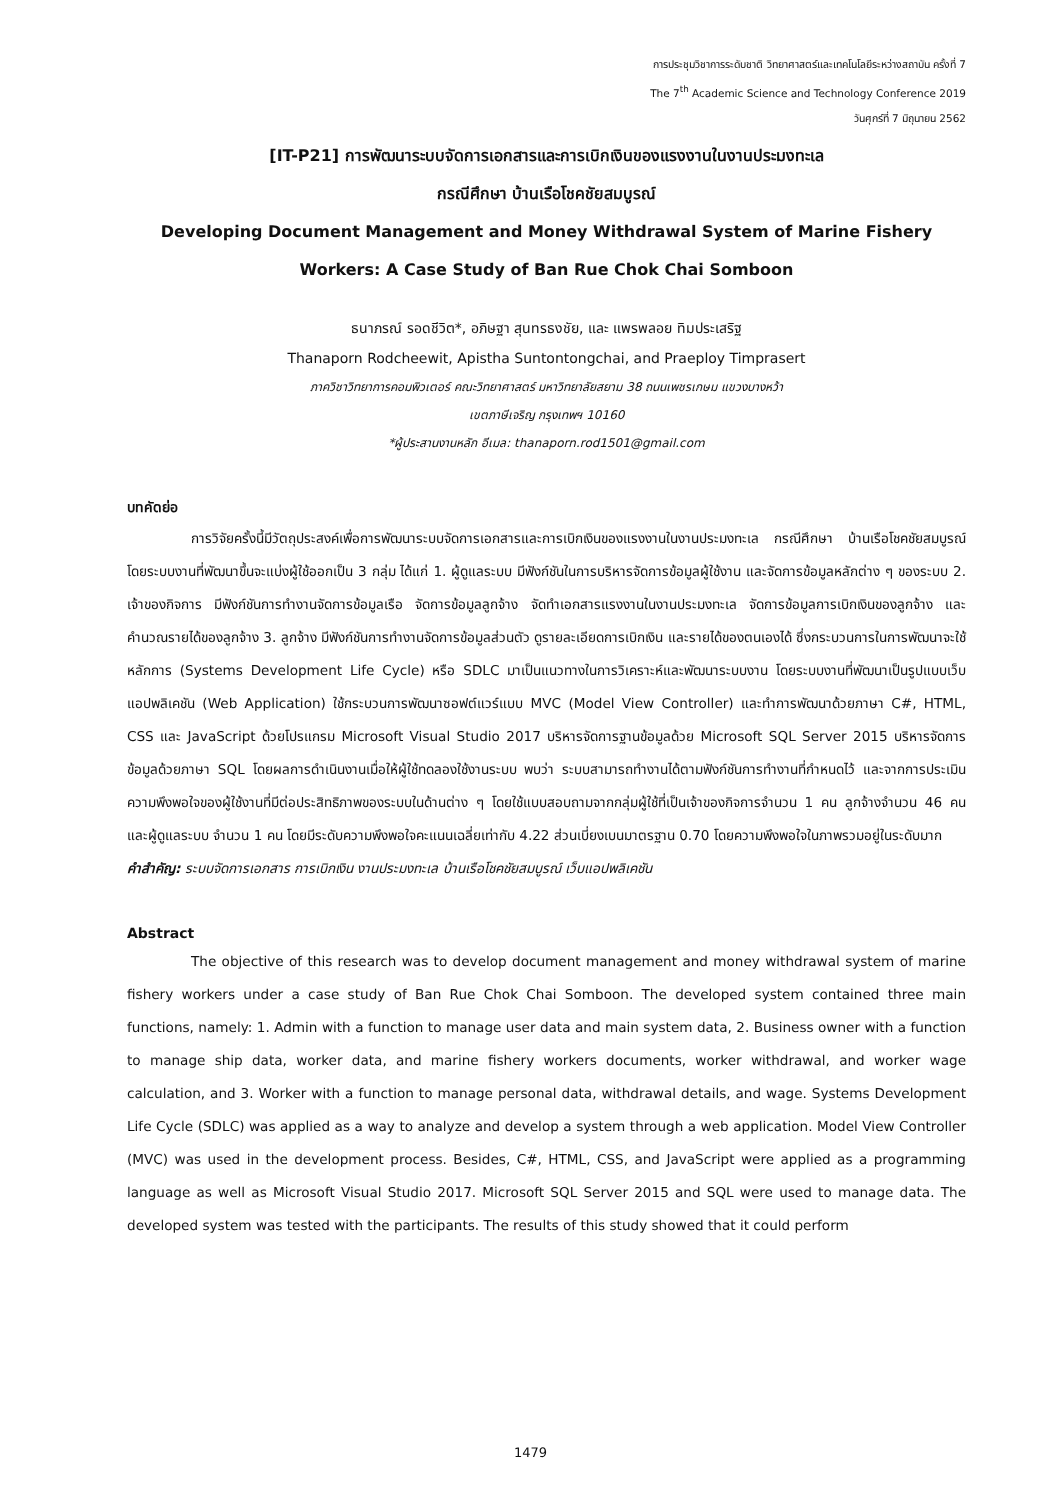การประชุมวิชาการระดับชาติ วิทยาศาสตร์และเทคโนโลยีระหว่างสถาบัน ครั้งที่ 7
The 7<sup>th</sup> Academic Science and Technology Conference 2019
วันศุกร์ที่ 7 มิถุนายน 2562
[IT-P21] การพัฒนาระบบจัดการเอกสารและการเบิกเงินของแรงงานในงานประมงทะเล
กรณีศึกษา บ้านเรือโชคชัยสมบูรณ์
Developing Document Management and Money Withdrawal System of Marine Fishery
Workers: A Case Study of Ban Rue Chok Chai Somboon
ธนาภรณ์ รอดชีวิต*, อภิษฐา สุนทรธงชัย, และ แพรพลอย ทิมประเสริฐ
Thanaporn Rodcheewit, Apistha Suntontongchai, and Praeploy Timprasert
ภาควิชาวิทยาการคอมพิวเตอร์ คณะวิทยาศาสตร์ มหาวิทยาลัยสยาม 38 ถนนเพชรเกษม แขวงบางหว้า
เขตภาษีเจริญ กรุงเทพฯ 10160
*ผู้ประสานงานหลัก อีเมล: thanaporn.rod1501@gmail.com
บทคัดย่อ
การวิจัยครั้งนี้มีวัตถุประสงค์เพื่อการพัฒนาระบบจัดการเอกสารและการเบิกเงินของแรงงานในงานประมงทะเล กรณีศึกษา บ้านเรือโชคชัยสมบูรณ์ โดยระบบงานที่พัฒนาขึ้นจะแบ่งผู้ใช้ออกเป็น 3 กลุ่ม ได้แก่ 1. ผู้ดูแลระบบ มีฟังก์ชันในการบริหารจัดการข้อมูลผู้ใช้งาน และจัดการข้อมูลหลักต่าง ๆ ของระบบ 2. เจ้าของกิจการ มีฟังก์ชันการทำงานจัดการข้อมูลเรือ จัดการข้อมูลลูกจ้าง จัดทำเอกสารแรงงานในงานประมงทะเล จัดการข้อมูลการเบิกเงินของลูกจ้าง และ คำนวณรายได้ของลูกจ้าง 3. ลูกจ้าง มีฟังก์ชันการทำงานจัดการข้อมูลส่วนตัว ดูรายละเอียดการเบิกเงิน และรายได้ของตนเองได้ ซึ่งกระบวนการในการพัฒนาจะใช้หลักการ (Systems Development Life Cycle) หรือ SDLC มาเป็นแนวทางในการวิเคราะห์และพัฒนาระบบงาน โดยระบบงานที่พัฒนาเป็นรูปแบบเว็บแอปพลิเคชัน (Web Application) ใช้กระบวนการพัฒนาซอฟต์แวร์แบบ MVC (Model View Controller) และทำการพัฒนาด้วยภาษา C#, HTML, CSS และ JavaScript ด้วยโปรแกรม Microsoft Visual Studio 2017 บริหารจัดการฐานข้อมูลด้วย Microsoft SQL Server 2015 บริหารจัดการข้อมูลด้วยภาษา SQL โดยผลการดำเนินงานเมื่อให้ผู้ใช้ทดลองใช้งานระบบ พบว่า ระบบสามารถทำงานได้ตามฟังก์ชันการทำงานที่กำหนดไว้ และจากการประเมินความพึงพอใจของผู้ใช้งานที่มีต่อประสิทธิภาพของระบบในด้านต่าง ๆ โดยใช้แบบสอบถามจากกลุ่มผู้ใช้ที่เป็นเจ้าของกิจการจำนวน 1 คน ลูกจ้างจำนวน 46 คน และผู้ดูแลระบบ จำนวน 1 คน โดยมีระดับความพึงพอใจคะแนนเฉลี่ยเท่ากับ 4.22 ส่วนเบี่ยงเบนมาตรฐาน 0.70 โดยความพึงพอใจในภาพรวมอยู่ในระดับมาก
คำสำคัญ: ระบบจัดการเอกสาร การเบิกเงิน งานประมงทะเล บ้านเรือโชคชัยสมบูรณ์ เว็บแอปพลิเคชัน
Abstract
The objective of this research was to develop document management and money withdrawal system of marine fishery workers under a case study of Ban Rue Chok Chai Somboon. The developed system contained three main functions, namely: 1. Admin with a function to manage user data and main system data, 2. Business owner with a function to manage ship data, worker data, and marine fishery workers documents, worker withdrawal, and worker wage calculation, and 3. Worker with a function to manage personal data, withdrawal details, and wage. Systems Development Life Cycle (SDLC) was applied as a way to analyze and develop a system through a web application. Model View Controller (MVC) was used in the development process. Besides, C#, HTML, CSS, and JavaScript were applied as a programming language as well as Microsoft Visual Studio 2017. Microsoft SQL Server 2015 and SQL were used to manage data. The developed system was tested with the participants. The results of this study showed that it could perform
1479